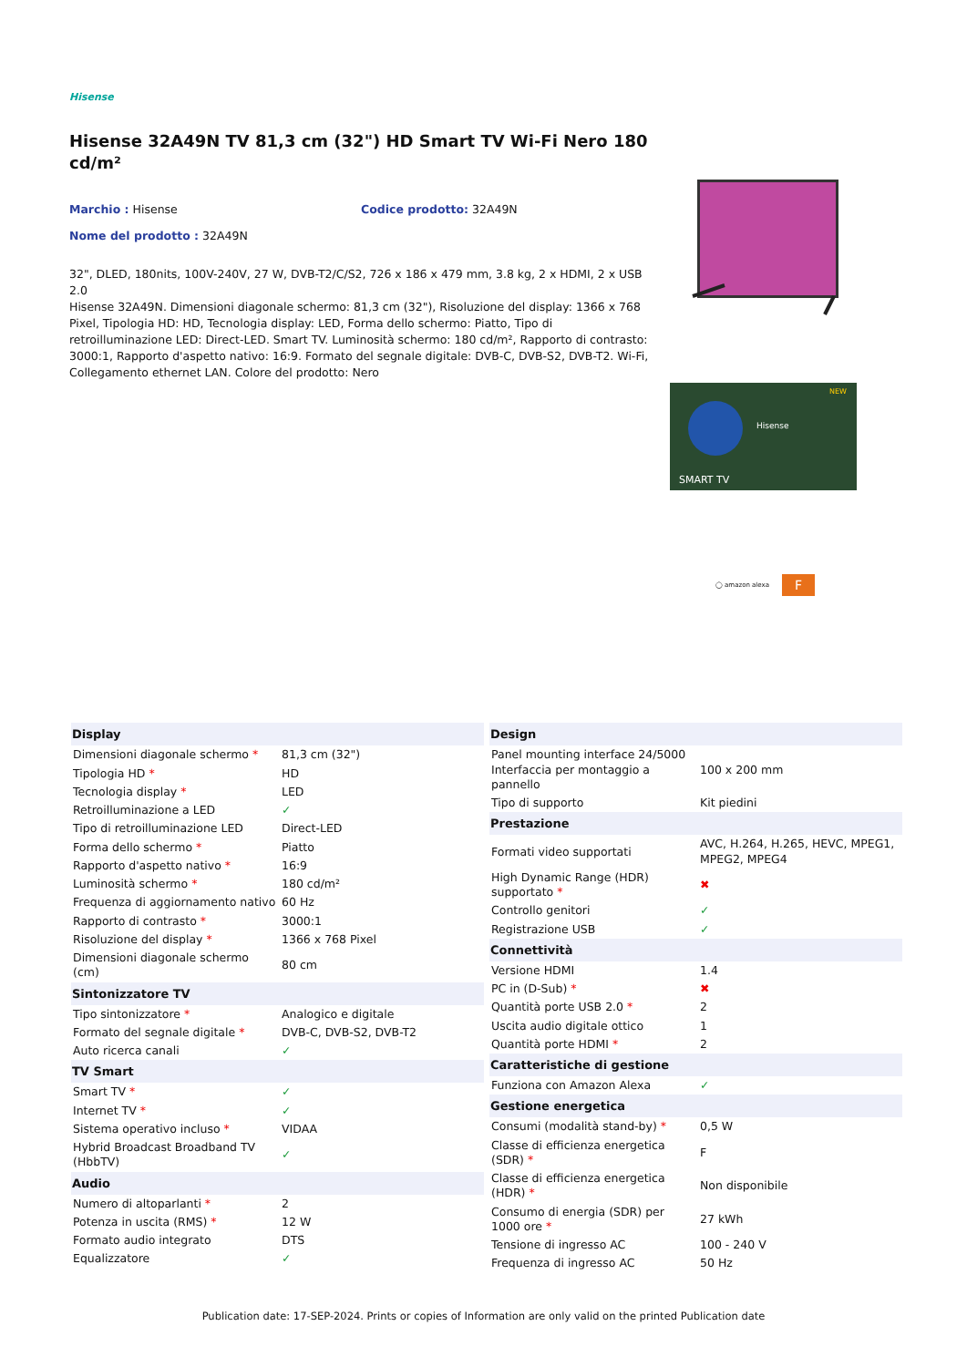Hisense
Hisense 32A49N TV 81,3 cm (32") HD Smart TV Wi-Fi Nero 180 cd/m²
Marchio : Hisense Codice prodotto: 32A49N
Nome del prodotto : 32A49N
32", DLED, 180nits, 100V-240V, 27 W, DVB-T2/C/S2, 726 x 186 x 479 mm, 3.8 kg, 2 x HDMI, 2 x USB 2.0
Hisense 32A49N. Dimensioni diagonale schermo: 81,3 cm (32"), Risoluzione del display: 1366 x 768 Pixel, Tipologia HD: HD, Tecnologia display: LED, Forma dello schermo: Piatto, Tipo di retroilluminazione LED: Direct-LED. Smart TV. Luminosità schermo: 180 cd/m², Rapporto di contrasto: 3000:1, Rapporto d'aspetto nativo: 16:9. Formato del segnale digitale: DVB-C, DVB-S2, DVB-T2. Wi-Fi, Collegamento ethernet LAN. Colore del prodotto: Nero
SMART TV
Hisense
NEW
◯ amazon alexa F
| Display | |
| --- | --- |
| Dimensioni diagonale schermo * | 81,3 cm (32") |
| Tipologia HD * | HD |
| Tecnologia display * | LED |
| Retroilluminazione a LED | ✓ |
| Tipo di retroilluminazione LED | Direct-LED |
| Forma dello schermo * | Piatto |
| Rapporto d'aspetto nativo * | 16:9 |
| Luminosità schermo * | 180 cd/m² |
| Frequenza di aggiornamento nativo | 60 Hz |
| Rapporto di contrasto * | 3000:1 |
| Risoluzione del display * | 1366 x 768 Pixel |
| Dimensioni diagonale schermo (cm) | 80 cm |
| Sintonizzatore TV | |
| Tipo sintonizzatore * | Analogico e digitale |
| Formato del segnale digitale * | DVB-C, DVB-S2, DVB-T2 |
| Auto ricerca canali | ✓ |
| TV Smart | |
| Smart TV * | ✓ |
| Internet TV * | ✓ |
| Sistema operativo incluso * | VIDAA |
| Hybrid Broadcast Broadband TV (HbbTV) | ✓ |
| Audio | |
| Numero di altoparlanti * | 2 |
| Potenza in uscita (RMS) * | 12 W |
| Formato audio integrato | DTS |
| Equalizzatore | ✓ |
| Design | |
| --- | --- |
| Panel mounting interface 24/5000 Interfaccia per montaggio a pannello | 100 x 200 mm |
| Tipo di supporto | Kit piedini |
| Prestazione | |
| Formati video supportati | AVC, H.264, H.265, HEVC, MPEG1, MPEG2, MPEG4 |
| High Dynamic Range (HDR) supportato * | ✖ |
| Controllo genitori | ✓ |
| Registrazione USB | ✓ |
| Connettività | |
| Versione HDMI | 1.4 |
| PC in (D-Sub) * | ✖ |
| Quantità porte USB 2.0 * | 2 |
| Uscita audio digitale ottico | 1 |
| Quantità porte HDMI * | 2 |
| Caratteristiche di gestione | |
| Funziona con Amazon Alexa | ✓ |
| Gestione energetica | |
| Consumi (modalità stand-by) * | 0,5 W |
| Classe di efficienza energetica (SDR) * | F |
| Classe di efficienza energetica (HDR) * | Non disponibile |
| Consumo di energia (SDR) per 1000 ore * | 27 kWh |
| Tensione di ingresso AC | 100 - 240 V |
| Frequenza di ingresso AC | 50 Hz |
Publication date: 17-SEP-2024. Prints or copies of Information are only valid on the printed Publication date